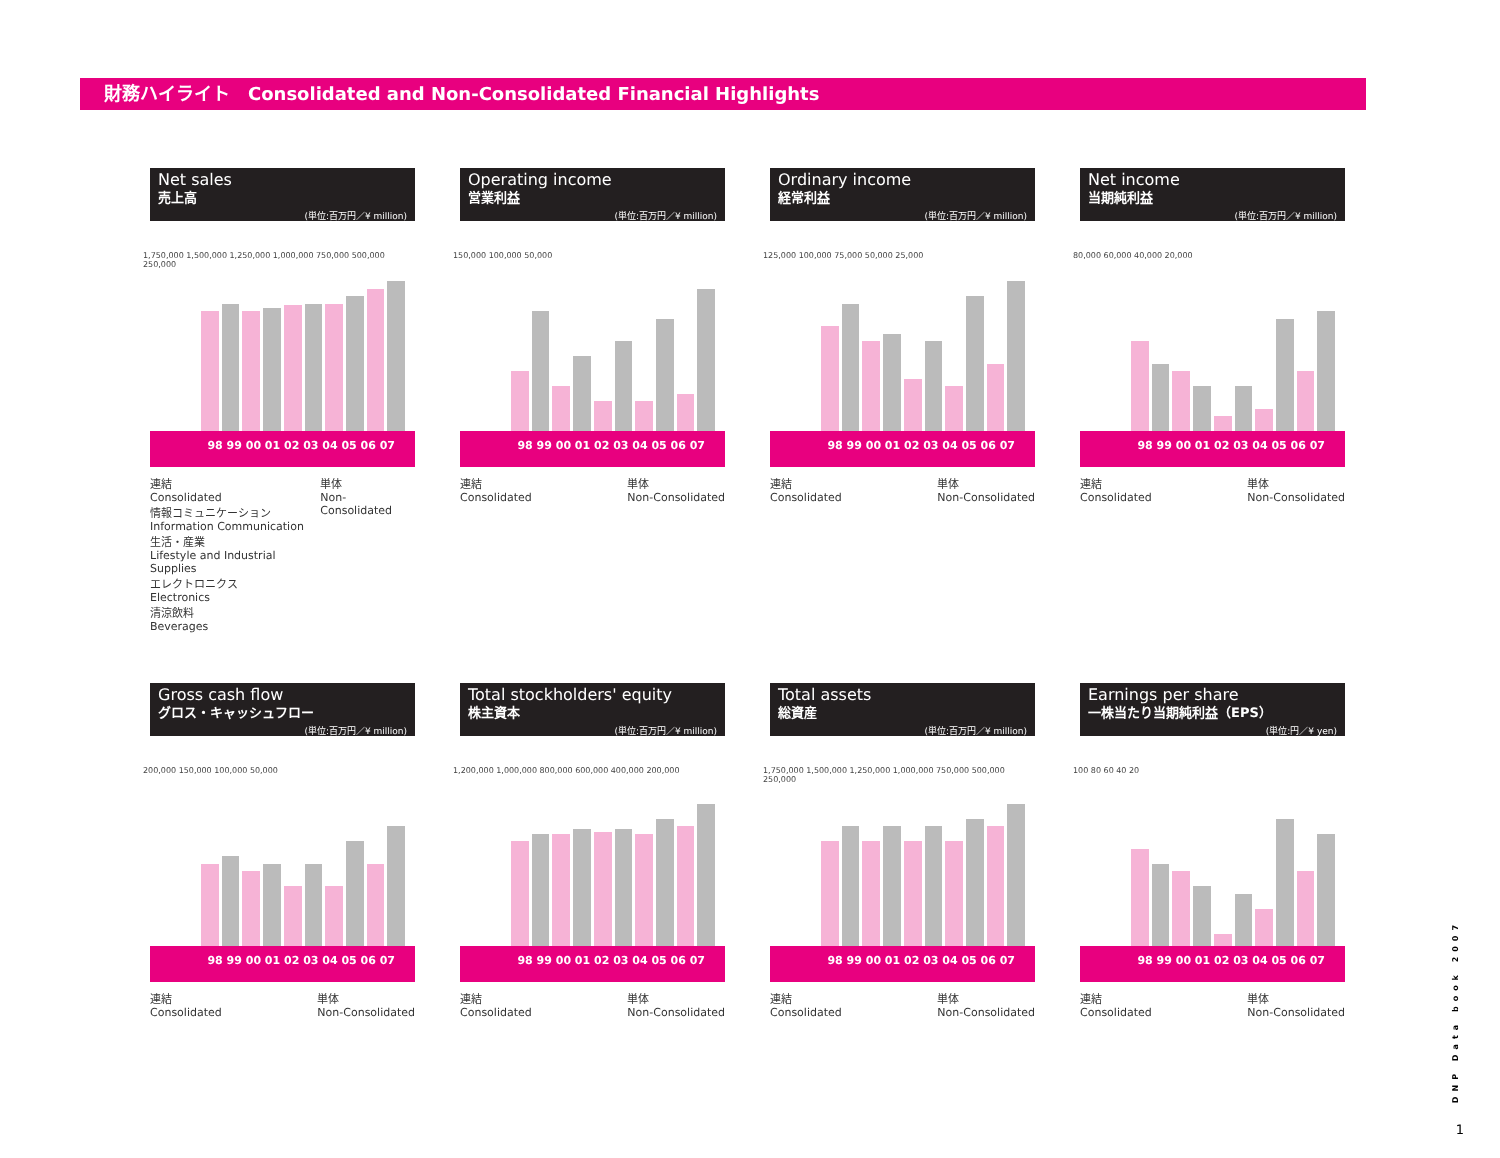財務ハイライト　Consolidated and Non-Consolidated Financial Highlights
Net sales
売上高
(単位:百万円／¥ million)
1,750,000 1,500,000 1,250,000 1,000,000 750,000 500,000 250,000
98 99 00 01 02 03 04 05 06 07
連結
Consolidated
情報コミュニケーション
Information Communication
生活・産業
Lifestyle and Industrial Supplies
エレクトロニクス
Electronics
清涼飲料
Beverages 単体
Non-Consolidated
Operating income
営業利益
(単位:百万円／¥ million)
150,000 100,000 50,000
98 99 00 01 02 03 04 05 06 07
連結
Consolidated 単体
Non-Consolidated
Ordinary income
経常利益
(単位:百万円／¥ million)
125,000 100,000 75,000 50,000 25,000
98 99 00 01 02 03 04 05 06 07
連結
Consolidated 単体
Non-Consolidated
Net income
当期純利益
(単位:百万円／¥ million)
80,000 60,000 40,000 20,000
98 99 00 01 02 03 04 05 06 07
連結
Consolidated 単体
Non-Consolidated
Gross cash flow
グロス・キャッシュフロー
(単位:百万円／¥ million)
200,000 150,000 100,000 50,000
98 99 00 01 02 03 04 05 06 07
連結
Consolidated 単体
Non-Consolidated
Total stockholders' equity
株主資本
(単位:百万円／¥ million)
1,200,000 1,000,000 800,000 600,000 400,000 200,000
98 99 00 01 02 03 04 05 06 07
連結
Consolidated 単体
Non-Consolidated
Total assets
総資産
(単位:百万円／¥ million)
1,750,000 1,500,000 1,250,000 1,000,000 750,000 500,000 250,000
98 99 00 01 02 03 04 05 06 07
連結
Consolidated 単体
Non-Consolidated
Earnings per share
一株当たり当期純利益（EPS）
(単位:円／¥ yen)
100 80 60 40 20
98 99 00 01 02 03 04 05 06 07
連結
Consolidated 単体
Non-Consolidated
DNP Data book 2007
1